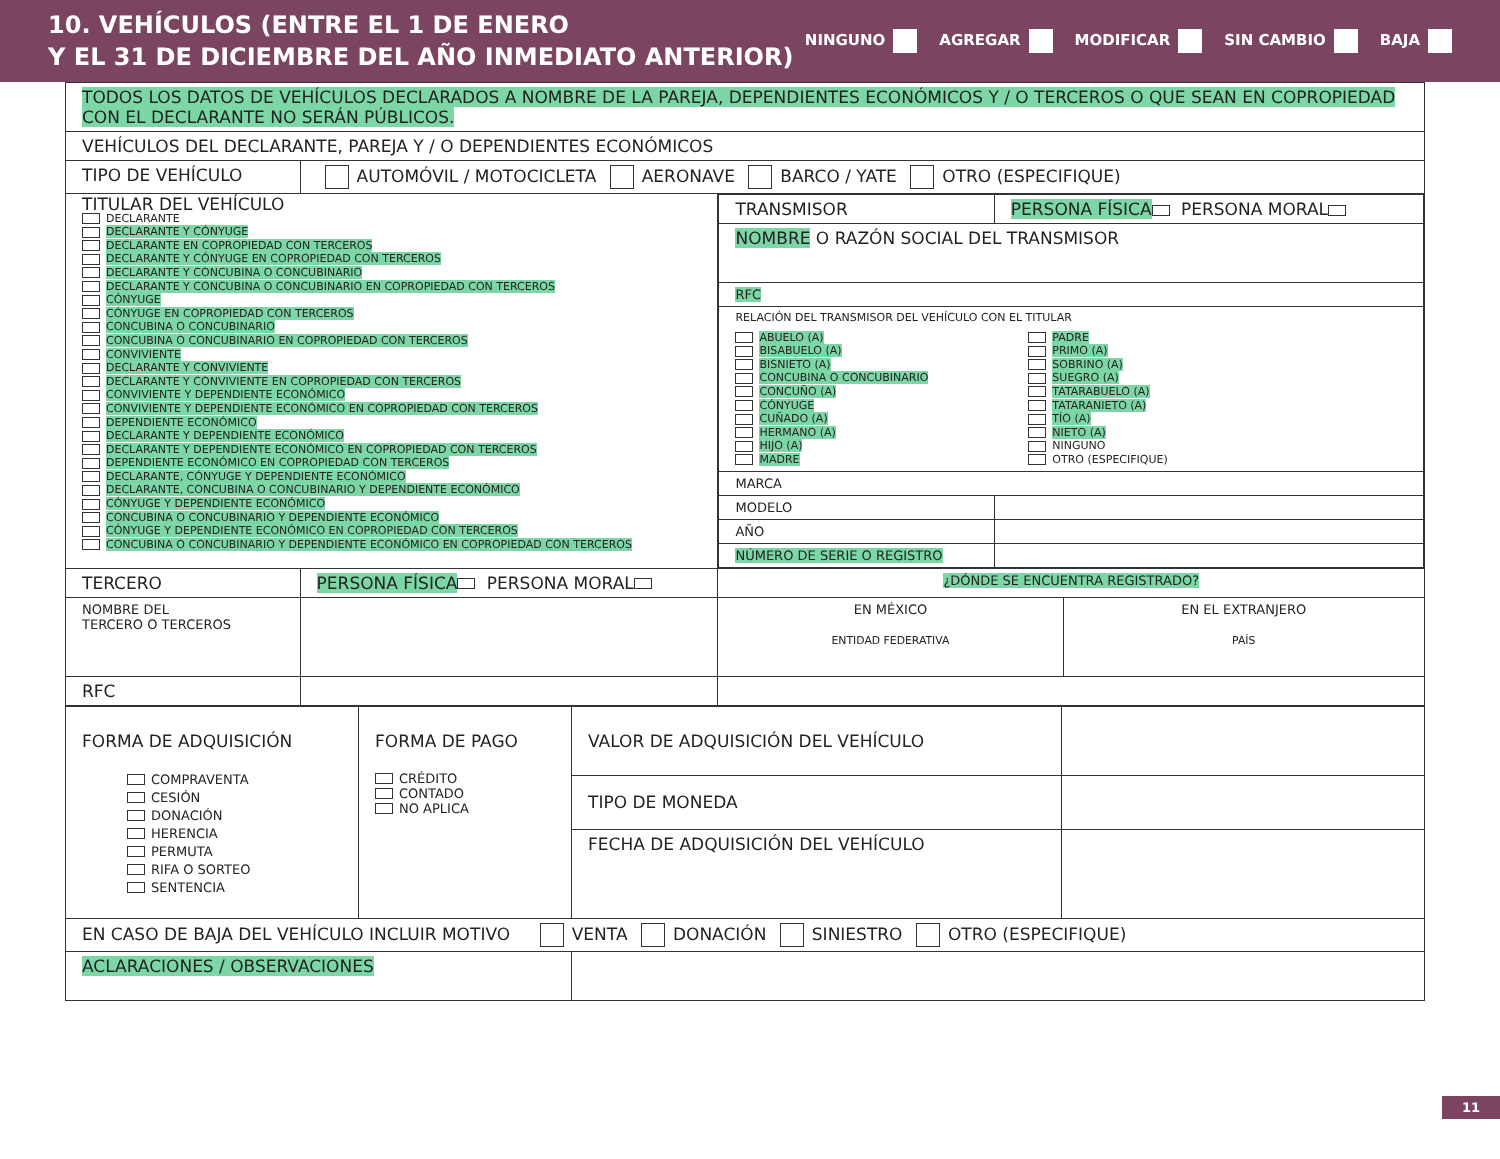10. VEHÍCULOS (ENTRE EL 1 DE ENERO
Y EL 31 DE DICIEMBRE DEL AÑO INMEDIATO ANTERIOR)
NINGUNO AGREGAR MODIFICAR SIN CAMBIO BAJA
| TODOS LOS DATOS DE VEHÍCULOS DECLARADOS A NOMBRE DE LA PAREJA, DEPENDIENTES ECONÓMICOS Y / O TERCEROS O QUE SEAN EN COPROPIEDAD CON EL DECLARANTE NO SERÁN PÚBLICOS. | | | |
| VEHÍCULOS DEL DECLARANTE, PAREJA Y / O DEPENDIENTES ECONÓMICOS | | | |
| TIPO DE VEHÍCULO | AUTOMÓVIL / MOTOCICLETA AERONAVE BARCO / YATE OTRO (ESPECIFIQUE) | | |
| TITULAR DEL VEHÍCULO DECLARANTE DECLARANTE Y CÓNYUGE DECLARANTE EN COPROPIEDAD CON TERCEROS DECLARANTE Y CÓNYUGE EN COPROPIEDAD CON TERCEROS DECLARANTE Y CONCUBINA O CONCUBINARIO DECLARANTE Y CONCUBINA O CONCUBINARIO EN COPROPIEDAD CON TERCEROS CÓNYUGE CÓNYUGE EN COPROPIEDAD CON TERCEROS CONCUBINA O CONCUBINARIO CONCUBINA O CONCUBINARIO EN COPROPIEDAD CON TERCEROS CONVIVIENTE DECLARANTE Y CONVIVIENTE DECLARANTE Y CONVIVIENTE EN COPROPIEDAD CON TERCEROS CONVIVIENTE Y DEPENDIENTE ECONÓMICO CONVIVIENTE Y DEPENDIENTE ECONÓMICO EN COPROPIEDAD CON TERCEROS DEPENDIENTE ECONÓMICO DECLARANTE Y DEPENDIENTE ECONÓMICO DECLARANTE Y DEPENDIENTE ECONÓMICO EN COPROPIEDAD CON TERCEROS DEPENDIENTE ECONÓMICO EN COPROPIEDAD CON TERCEROS DECLARANTE, CÓNYUGE Y DEPENDIENTE ECONÓMICO DECLARANTE, CONCUBINA O CONCUBINARIO Y DEPENDIENTE ECONÓMICO CÓNYUGE Y DEPENDIENTE ECONÓMICO CONCUBINA O CONCUBINARIO Y DEPENDIENTE ECONÓMICO CÓNYUGE Y DEPENDIENTE ECONÓMICO EN COPROPIEDAD CON TERCEROS CONCUBINA O CONCUBINARIO Y DEPENDIENTE ECONÓMICO EN COPROPIEDAD CON TERCEROS | | / TRANSMISOR / PERSONA FÍSICA PERSONA MORAL / / NOMBRE O RAZÓN SOCIAL DEL TRANSMISOR / / / RFC / / / RELACIÓN DEL TRANSMISOR DEL VEHÍCULO CON EL TITULAR ABUELO (A) BISABUELO (A) BISNIETO (A) CONCUBINA O CONCUBINARIO CONCUÑO (A) CÓNYUGE CUÑADO (A) HERMANO (A) HIJO (A) MADRE PADRE PRIMO (A) SOBRINO (A) SUEGRO (A) TATARABUELO (A) TATARANIETO (A) TÍO (A) NIETO (A) NINGUNO OTRO (ESPECIFIQUE) / / / MARCA / / / MODELO / / / AÑO / / / NÚMERO DE SERIE O REGISTRO / / | |
| TERCERO | PERSONA FÍSICA PERSONA MORAL | ¿DÓNDE SE ENCUENTRA REGISTRADO? | |
| NOMBRE DEL TERCERO O TERCEROS | | EN MÉXICO ENTIDAD FEDERATIVA | EN EL EXTRANJERO PAÍS |
| RFC | | | |
| FORMA DE ADQUISICIÓN COMPRAVENTA CESIÓN DONACIÓN HERENCIA PERMUTA RIFA O SORTEO SENTENCIA | FORMA DE PAGO CRÉDITO CONTADO NO APLICA | VALOR DE ADQUISICIÓN DEL VEHÍCULO | |
| | | TIPO DE MONEDA | |
| | | FECHA DE ADQUISICIÓN DEL VEHÍCULO | |
| EN CASO DE BAJA DEL VEHÍCULO INCLUIR MOTIVO VENTA DONACIÓN SINIESTRO OTRO (ESPECIFIQUE) | | | |
| ACLARACIONES / OBSERVACIONES | | | |
11